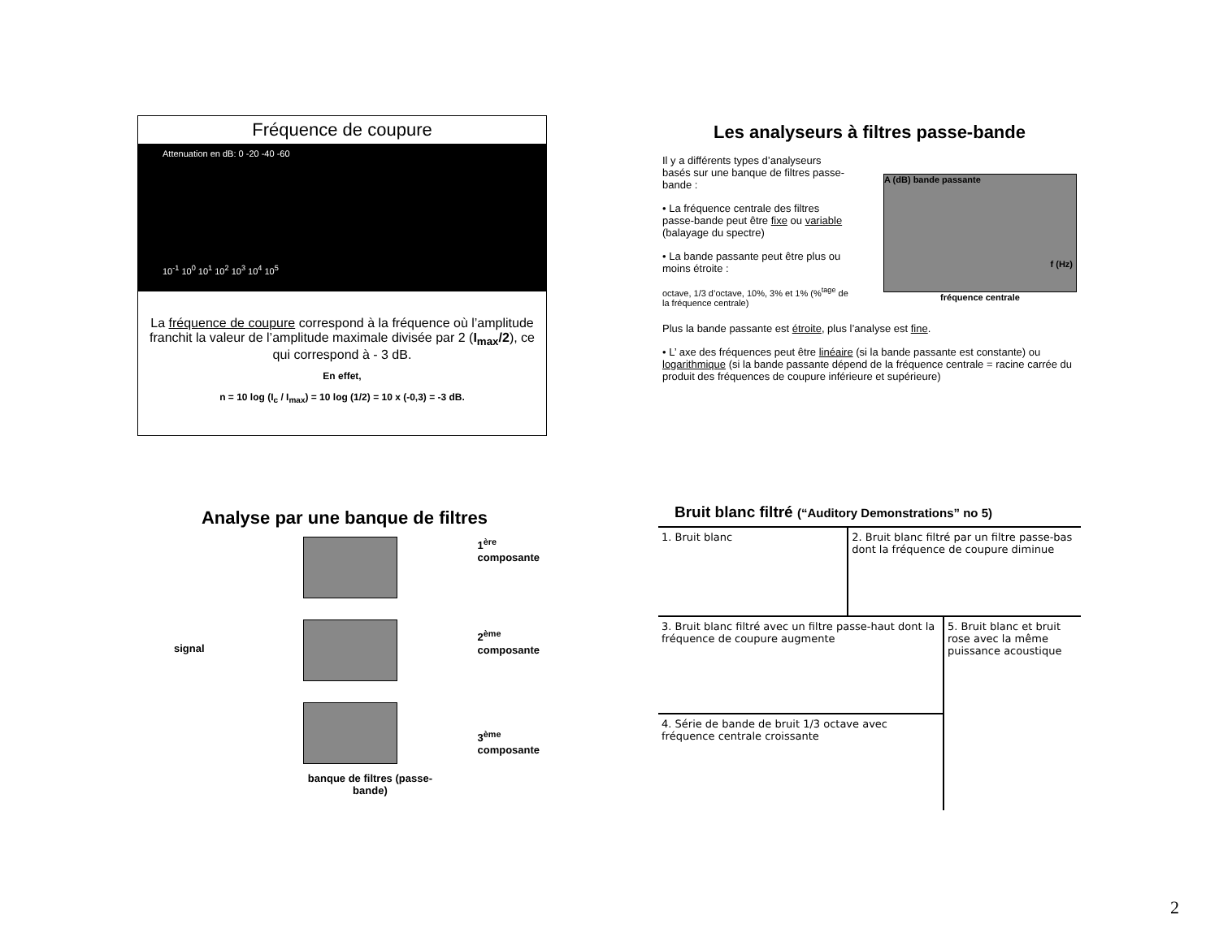Fréquence de coupure
Attenuation en dB: 0 -20 -40 -60
10<sup>-1</sup> 10<sup>0</sup> 10<sup>1</sup> 10<sup>2</sup> 10<sup>3</sup> 10<sup>4</sup> 10<sup>5</sup>
La fréquence de coupure correspond à la fréquence où l’amplitude franchit la valeur de l’amplitude maximale divisée par 2 (I<sub>max</sub>/2), ce qui correspond à - 3 dB.
En effet,
n = 10 log (I<sub>c</sub> / I<sub>max</sub>) = 10 log (1/2) = 10 x (-0,3) = -3 dB.
Les analyseurs à filtres passe-bande
Il y a différents types d’analyseurs basés sur une banque de filtres passe-bande :
• La fréquence centrale des filtres passe-bande peut être fixe ou variable (balayage du spectre)
• La bande passante peut être plus ou moins étroite :
octave, 1/3 d’octave, 10%, 3% et 1% (%<sup>tage</sup> de la fréquence centrale)
A (dB) bande passante
f (Hz)
fréquence centrale
Plus la bande passante est étroite, plus l’analyse est fine.
• L’ axe des fréquences peut être linéaire (si la bande passante est constante) ou logarithmique (si la bande passante dépend de la fréquence centrale = racine carrée du produit des fréquences de coupure inférieure et supérieure)
Analyse par une banque de filtres
signal
banque de filtres (passe-bande)
1<sup>ère</sup> composante
2<sup>ème</sup> composante
3<sup>ème</sup> composante
Bruit blanc filtré (“Auditory Demonstrations” no 5)
| 1. Bruit blanc | 2. Bruit blanc filtré par un filtre passe-bas dont la fréquence de coupure diminue | |
| 3. Bruit blanc filtré avec un filtre passe-haut dont la fréquence de coupure augmente | | 5. Bruit blanc et bruit rose avec la même puissance acoustique |
| 4. Série de bande de bruit 1/3 octave avec fréquence centrale croissante | | |
2